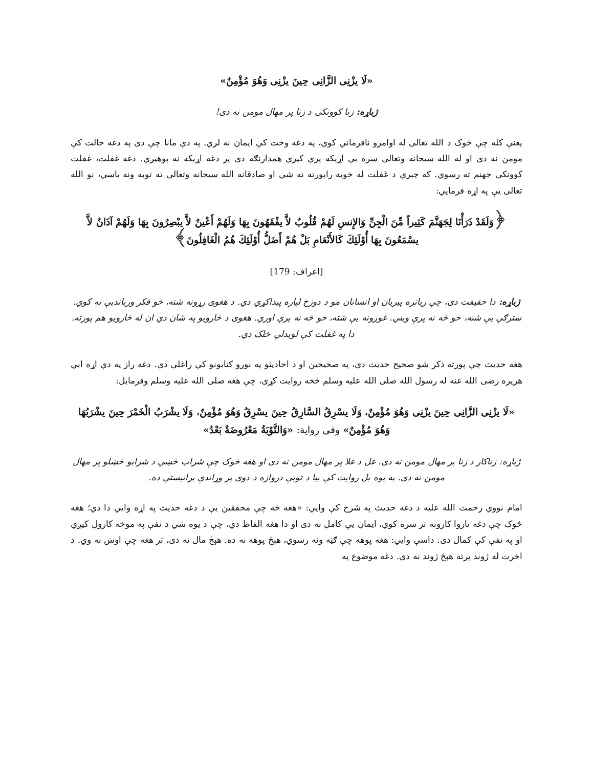«لَا يزْنِی الزَّانِی حِينَ يزْنِی وَهُوَ مُؤْمِنٌ»
ژباړه: زنا کوونکی د زنا پر مهال مومن نه دی!
یعنې کله چې څوک د الله تعالی له اوامرو نافرماني کوي، په دغه وخت کې ایمان نه لري. په دې مانا چې دی په دغه حالت کې مومن نه دی او له الله سبحانه وتعالی سره یې اړیکه پرې کیږي همدارنګه دی پر دغه اړیکه نه پوهیږي. دغه غفلت، غفلت کوونکی جهنم ته رسوي. که چېرې د غفلت له خوبه راپورته نه شي او صادقانه الله سبحانه وتعالی ته توبه ونه باسي، نو الله تعالی یې په اړه فرمایي:
﴿وَلَقَدْ ذَرَأْنَا لِجَهَنَّمَ كَثِيراً مِّنَ الْجِنِّ وَالإِنسِ لَهُمْ قُلُوبٌ لاَّ يفْقَهُونَ بِهَا وَلَهُمْ أَعْينٌ لاَّ يبْصِرُونَ بِهَا وَلَهُمْ آذَانٌ لاَّ يسْمَعُونَ بِهَا أُوْلَئِكَ كَالأَنْعَامِ بَلْ هُمْ أَضَلُّ أُوْلَئِكَ هُمُ الْغَافِلُونَ﴾
[اعراف: 179]
ژباړه: دا حقیقت دی، چې زیاتره پیریان او انسانان مو د دوزخ لپاره پیداکړي دي. د هغوی زړونه شته، خو فکر وربانديې نه کوي. سترګې یې شته، خو څه نه پرې ویني. غوږونه یې شته، خو څه نه پرې اوري. هغوی د څارویو په شان دي ان له څارویو هم پورته. دا په غفلت کې لوېدلي خلک دي.
هغه حدیث چې پورته ذکر شو صحیح حدیث دی، په صحیحین او د احادیثو په نورو کتابونو کې راغلی دی. دغه راز په دې اړه ابي هریره رضی الله عنه له رسول الله صلی الله علیه وسلم څخه روایت کړی، چې هغه صلی الله علیه وسلم وفرمایل:
«لَا يزْنِی الزَّانِی حِينَ يزْنِی وَهُوَ مُؤْمِنٌ، وَلَا يسْرِقُ السَّارِقُ حِينَ يسْرِقُ وَهُوَ مُؤْمِنٌ، وَلَا يشْرَبُ الْخَمْرَ حِينَ يشْرَبُهَا وَهُوَ مُؤْمِنٌ» وفی روایة: «وَالتَّوْبَةُ مَعْرُوضَةٌ بَعْدُ»
ژباړه: زناکار د زنا پر مهال مومن نه دی. غل د غلا پر مهال مومن نه دی او هغه څوک چې شراب څښي د شرابو څښلو پر مهال مومن نه دی. په یوه بل روایت کې بیا د توبې دروازه د دوی پر وړاندې پرانیستې ده.
امام نووي رحمت الله علیه د دغه حدیث په شرح کې وایي: «هغه څه چې محققین یې د دغه حدیث په اړه وایي دا دي؛ هغه څوک چې دغه ناروا کارونه تر سره کوي، ایمان یې کامل نه دی او دا هغه الفاظ دي، چې د یوه شي د نفې په موخه کارول کیږي او په نفې کې کمال دی. داسې وایي: هغه پوهه چې ګټه ونه رسوي، هېڅ پوهه نه ده. هېڅ مال نه دی، تر هغه چې اوښ نه وي. د اخرت له ژوند پرته هېڅ ژوند نه دی. دغه موضوع په